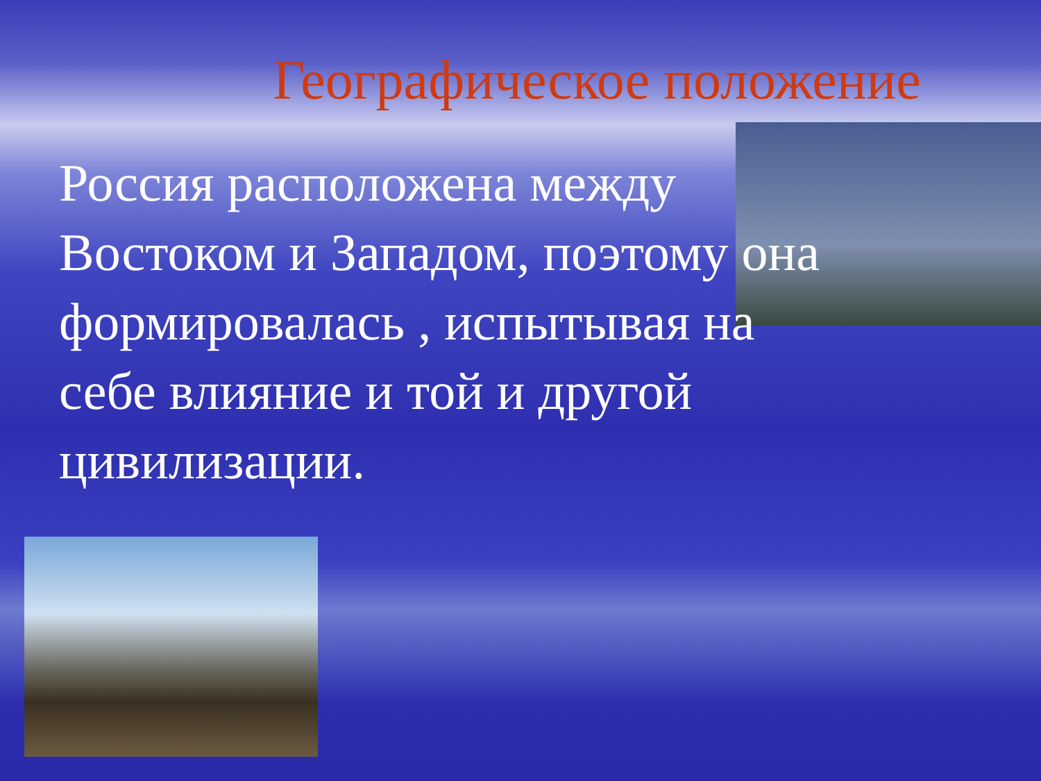Географическое положение
Россия расположена между Востоком и Западом, поэтому она формировалась , испытывая на себе влияние и той и другой цивилизации.